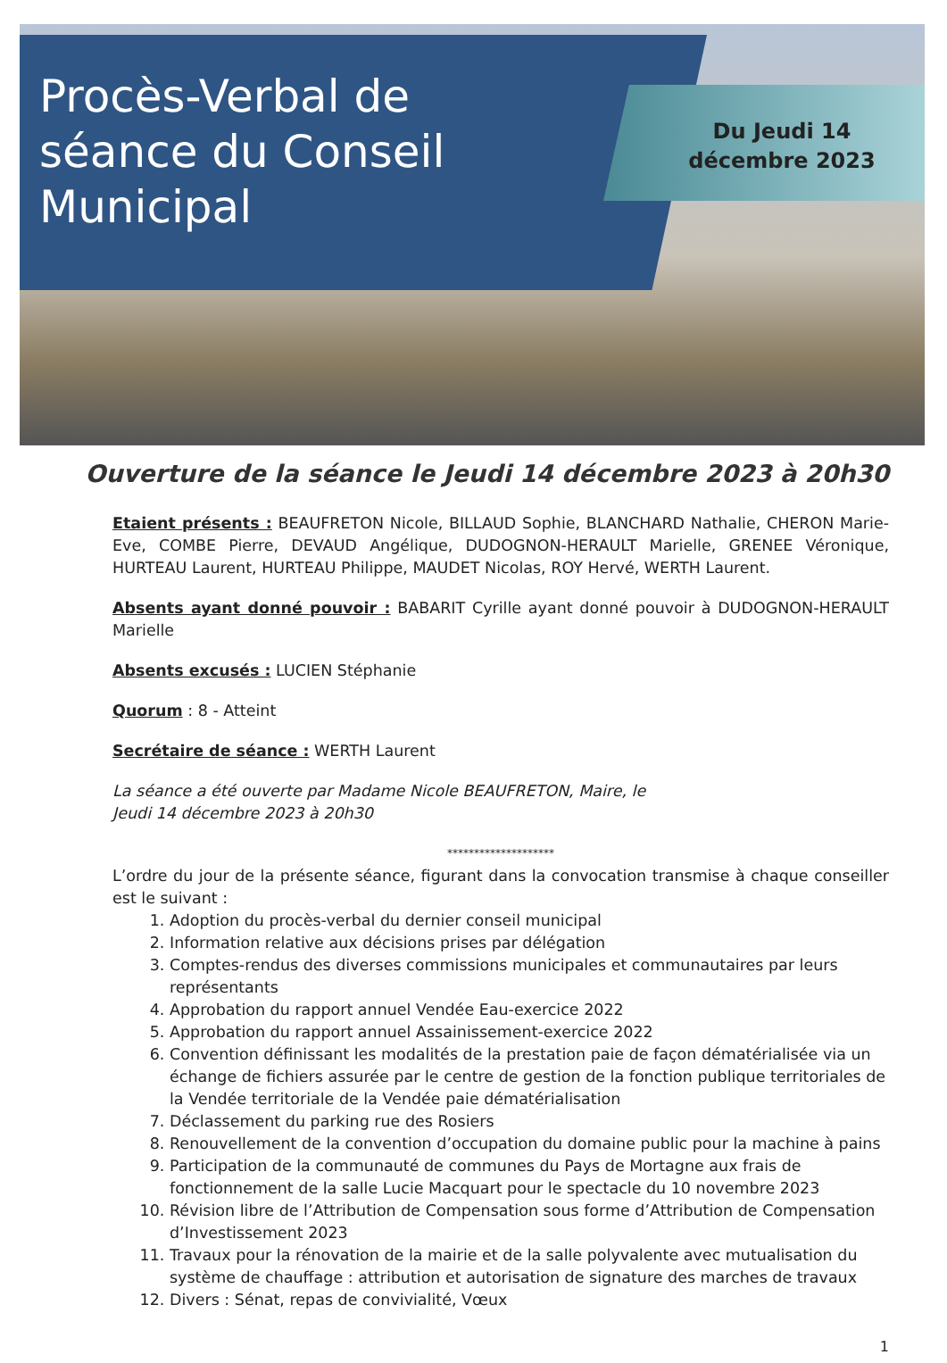Procès-Verbal de séance du Conseil Municipal
Du Jeudi 14
décembre 2023
Ouverture de la séance le Jeudi 14 décembre 2023 à 20h30
Etaient présents : BEAUFRETON Nicole, BILLAUD Sophie, BLANCHARD Nathalie, CHERON Marie-Eve, COMBE Pierre, DEVAUD Angélique, DUDOGNON-HERAULT Marielle, GRENEE Véronique, HURTEAU Laurent, HURTEAU Philippe, MAUDET Nicolas, ROY Hervé, WERTH Laurent.
Absents ayant donné pouvoir : BABARIT Cyrille ayant donné pouvoir à DUDOGNON-HERAULT Marielle
Absents excusés : LUCIEN Stéphanie
Quorum : 8 - Atteint
Secrétaire de séance : WERTH Laurent
La séance a été ouverte par Madame Nicole BEAUFRETON, Maire, le
Jeudi 14 décembre 2023 à 20h30
********************
L’ordre du jour de la présente séance, figurant dans la convocation transmise à chaque conseiller est le suivant :
1. Adoption du procès-verbal du dernier conseil municipal
2. Information relative aux décisions prises par délégation
3. Comptes-rendus des diverses commissions municipales et communautaires par leurs représentants
4. Approbation du rapport annuel Vendée Eau-exercice 2022
5. Approbation du rapport annuel Assainissement-exercice 2022
6. Convention définissant les modalités de la prestation paie de façon dématérialisée via un échange de fichiers assurée par le centre de gestion de la fonction publique territoriales de la Vendée territoriale de la Vendée paie dématérialisation
7. Déclassement du parking rue des Rosiers
8. Renouvellement de la convention d’occupation du domaine public pour la machine à pains
9. Participation de la communauté de communes du Pays de Mortagne aux frais de fonctionnement de la salle Lucie Macquart pour le spectacle du 10 novembre 2023
10. Révision libre de l’Attribution de Compensation sous forme d’Attribution de Compensation d’Investissement 2023
11. Travaux pour la rénovation de la mairie et de la salle polyvalente avec mutualisation du système de chauffage : attribution et autorisation de signature des marches de travaux
12. Divers : Sénat, repas de convivialité, Vœux
1